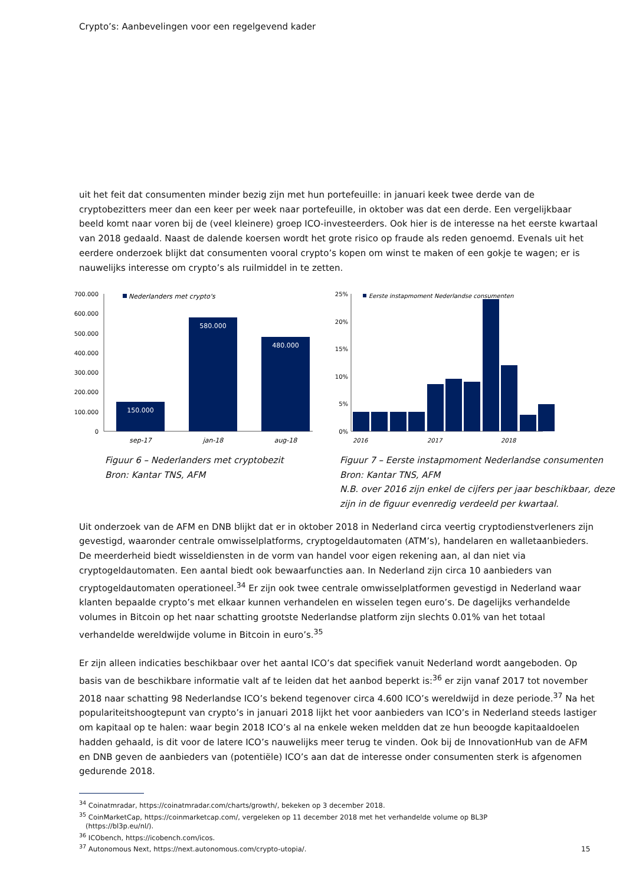Crypto’s: Aanbevelingen voor een regelgevend kader
uit het feit dat consumenten minder bezig zijn met hun portefeuille: in januari keek twee derde van de cryptobezitters meer dan een keer per week naar portefeuille, in oktober was dat een derde. Een vergelijkbaar beeld komt naar voren bij de (veel kleinere) groep ICO-investeerders. Ook hier is de interesse na het eerste kwartaal van 2018 gedaald. Naast de dalende koersen wordt het grote risico op fraude als reden genoemd. Evenals uit het eerdere onderzoek blijkt dat consumenten vooral crypto’s kopen om winst te maken of een gokje te wagen; er is nauwelijks interesse om crypto’s als ruilmiddel in te zetten.
700.000
600.000
500.000
400.000
300.000
200.000
100.000
0
Nederlanders met crypto's
150.000
580.000
480.000
sep-17
jan-18
aug-18
Figuur 6 – Nederlanders met cryptobezit
Bron: Kantar TNS, AFM
25%
20%
15%
10%
5%
0%
Eerste instapmoment Nederlandse consumenten
2016
2017
2018
Figuur 7 – Eerste instapmoment Nederlandse consumenten
Bron: Kantar TNS, AFM
N.B. over 2016 zijn enkel de cijfers per jaar beschikbaar, deze zijn in de figuur evenredig verdeeld per kwartaal.
Uit onderzoek van de AFM en DNB blijkt dat er in oktober 2018 in Nederland circa veertig cryptodienstverleners zijn gevestigd, waaronder centrale omwisselplatforms, cryptogeldautomaten (ATM’s), handelaren en walletaanbieders. De meerderheid biedt wisseldiensten in de vorm van handel voor eigen rekening aan, al dan niet via cryptogeldautomaten. Een aantal biedt ook bewaarfuncties aan. In Nederland zijn circa 10 aanbieders van cryptogeldautomaten operationeel.<sup>34</sup> Er zijn ook twee centrale omwisselplatformen gevestigd in Nederland waar klanten bepaalde crypto’s met elkaar kunnen verhandelen en wisselen tegen euro’s. De dagelijks verhandelde volumes in Bitcoin op het naar schatting grootste Nederlandse platform zijn slechts 0.01% van het totaal verhandelde wereldwijde volume in Bitcoin in euro’s.<sup>35</sup>
Er zijn alleen indicaties beschikbaar over het aantal ICO’s dat specifiek vanuit Nederland wordt aangeboden. Op basis van de beschikbare informatie valt af te leiden dat het aanbod beperkt is:<sup>36</sup> er zijn vanaf 2017 tot november 2018 naar schatting 98 Nederlandse ICO’s bekend tegenover circa 4.600 ICO’s wereldwijd in deze periode.<sup>37</sup> Na het populariteitshoogtepunt van crypto’s in januari 2018 lijkt het voor aanbieders van ICO’s in Nederland steeds lastiger om kapitaal op te halen: waar begin 2018 ICO’s al na enkele weken meldden dat ze hun beoogde kapitaaldoelen hadden gehaald, is dit voor de latere ICO’s nauwelijks meer terug te vinden. Ook bij de InnovationHub van de AFM en DNB geven de aanbieders van (potentiële) ICO’s aan dat de interesse onder consumenten sterk is afgenomen gedurende 2018.
<sup>34</sup> Coinatmradar, https://coinatmradar.com/charts/growth/, bekeken op 3 december 2018.
<sup>35</sup> CoinMarketCap, https://coinmarketcap.com/, vergeleken op 11 december 2018 met het verhandelde volume op BL3P
(https://bl3p.eu/nl/).
<sup>36</sup> ICObench, https://icobench.com/icos.
<sup>37</sup> Autonomous Next, https://next.autonomous.com/crypto-utopia/.
15